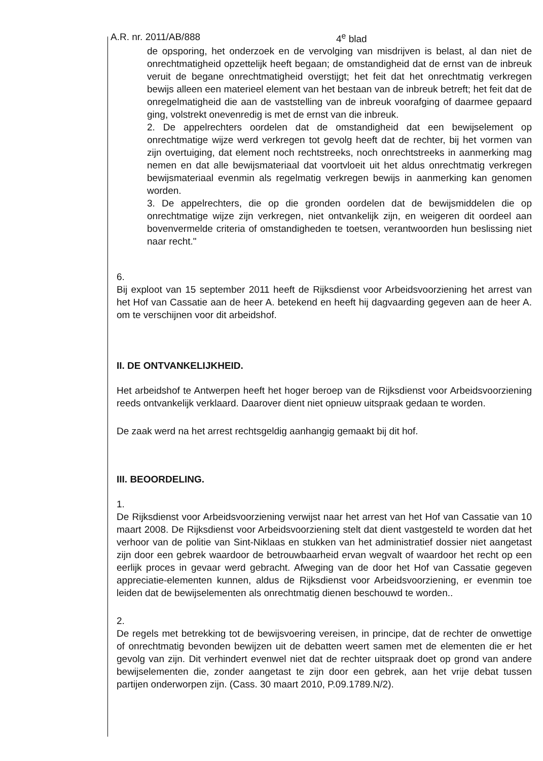A.R. nr. 2011/AB/888 4<sup>e</sup> blad
de opsporing, het onderzoek en de vervolging van misdrijven is belast, al dan niet de onrechtmatigheid opzettelijk heeft begaan; de omstandigheid dat de ernst van de inbreuk veruit de begane onrechtmatigheid overstijgt; het feit dat het onrechtmatig verkregen bewijs alleen een materieel element van het bestaan van de inbreuk betreft; het feit dat de onregelmatigheid die aan de vaststelling van de inbreuk voorafging of daarmee gepaard ging, volstrekt onevenredig is met de ernst van die inbreuk.
2. De appelrechters oordelen dat de omstandigheid dat een bewijselement op onrechtmatige wijze werd verkregen tot gevolg heeft dat de rechter, bij het vormen van zijn overtuiging, dat element noch rechtstreeks, noch onrechtstreeks in aanmerking mag nemen en dat alle bewijsmateriaal dat voortvloeit uit het aldus onrechtmatig verkregen bewijsmateriaal evenmin als regelmatig verkregen bewijs in aanmerking kan genomen worden.
3. De appelrechters, die op die gronden oordelen dat de bewijsmiddelen die op onrechtmatige wijze zijn verkregen, niet ontvankelijk zijn, en weigeren dit oordeel aan bovenvermelde criteria of omstandigheden te toetsen, verantwoorden hun beslissing niet naar recht."
6.
Bij exploot van 15 september 2011 heeft de Rijksdienst voor Arbeidsvoorziening het arrest van het Hof van Cassatie aan de heer A. betekend en heeft hij dagvaarding gegeven aan de heer A. om te verschijnen voor dit arbeidshof.
II. DE ONTVANKELIJKHEID.
Het arbeidshof te Antwerpen heeft het hoger beroep van de Rijksdienst voor Arbeidsvoorziening reeds ontvankelijk verklaard. Daarover dient niet opnieuw uitspraak gedaan te worden.
De zaak werd na het arrest rechtsgeldig aanhangig gemaakt bij dit hof.
III. BEOORDELING.
1.
De Rijksdienst voor Arbeidsvoorziening verwijst naar het arrest van het Hof van Cassatie van 10 maart 2008. De Rijksdienst voor Arbeidsvoorziening stelt dat dient vastgesteld te worden dat het verhoor van de politie van Sint-Niklaas en stukken van het administratief dossier niet aangetast zijn door een gebrek waardoor de betrouwbaarheid ervan wegvalt of waardoor het recht op een eerlijk proces in gevaar werd gebracht. Afweging van de door het Hof van Cassatie gegeven appreciatie-elementen kunnen, aldus de Rijksdienst voor Arbeidsvoorziening, er evenmin toe leiden dat de bewijselementen als onrechtmatig dienen beschouwd te worden..
2.
De regels met betrekking tot de bewijsvoering vereisen, in principe, dat de rechter de onwettige of onrechtmatig bevonden bewijzen uit de debatten weert samen met de elementen die er het gevolg van zijn. Dit verhindert evenwel niet dat de rechter uitspraak doet op grond van andere bewijselementen die, zonder aangetast te zijn door een gebrek, aan het vrije debat tussen partijen onderworpen zijn. (Cass. 30 maart 2010, P.09.1789.N/2).